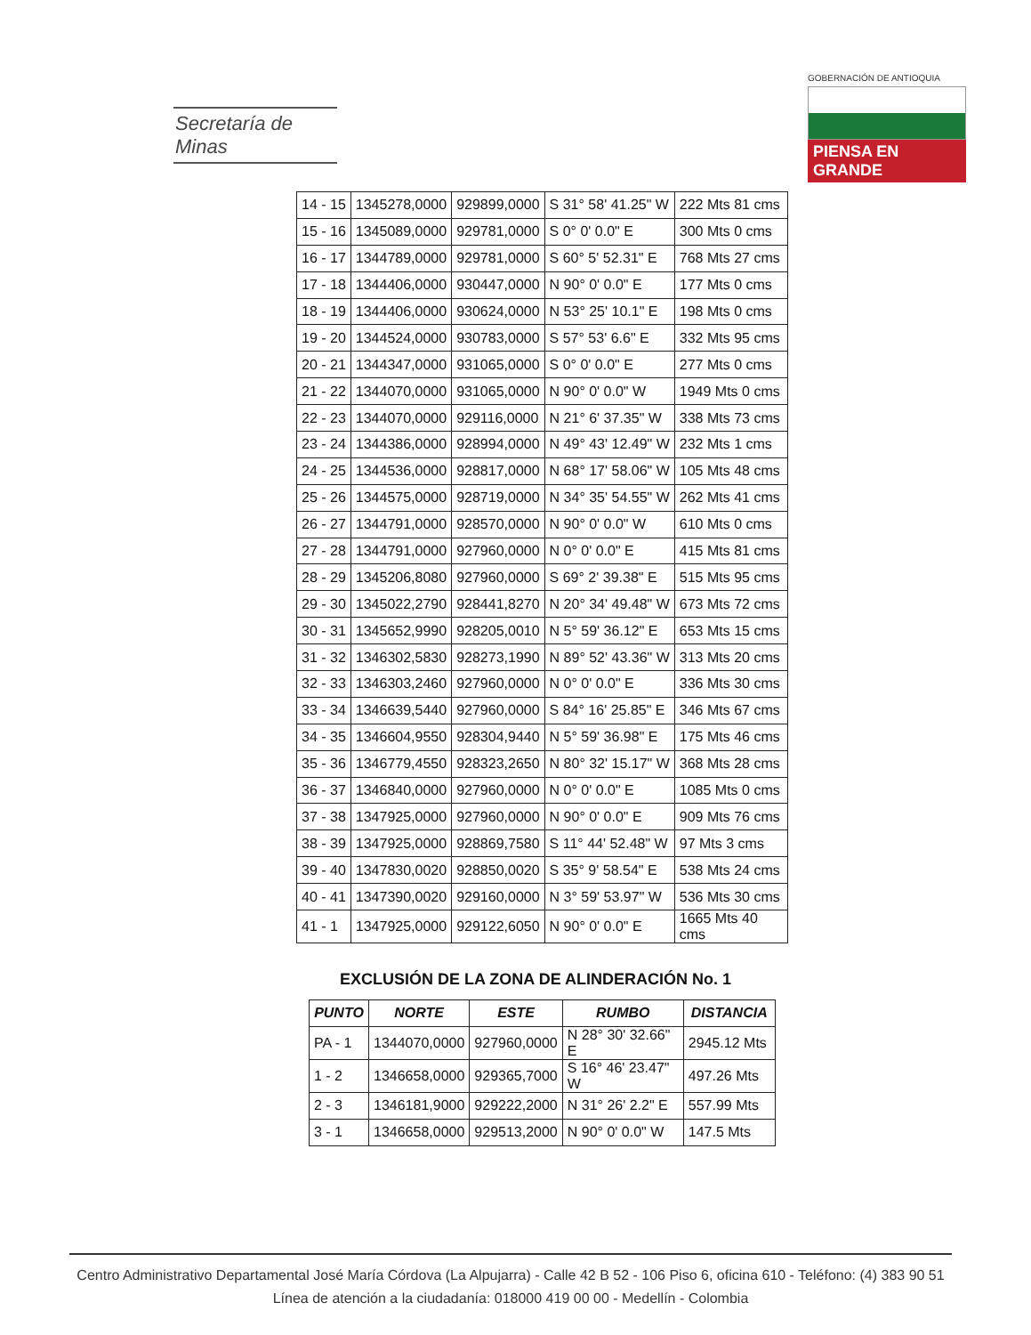Secretaría de Minas
GOBERNACIÓN DE ANTIOQUIA
PIENSA EN GRANDE
| 14 - 15 | 1345278,0000 | 929899,0000 | S 31° 58' 41.25" W | 222 Mts 81 cms |
| 15 - 16 | 1345089,0000 | 929781,0000 | S 0° 0' 0.0" E | 300 Mts 0 cms |
| 16 - 17 | 1344789,0000 | 929781,0000 | S 60° 5' 52.31" E | 768 Mts 27 cms |
| 17 - 18 | 1344406,0000 | 930447,0000 | N 90° 0' 0.0" E | 177 Mts 0 cms |
| 18 - 19 | 1344406,0000 | 930624,0000 | N 53° 25' 10.1" E | 198 Mts 0 cms |
| 19 - 20 | 1344524,0000 | 930783,0000 | S 57° 53' 6.6" E | 332 Mts 95 cms |
| 20 - 21 | 1344347,0000 | 931065,0000 | S 0° 0' 0.0" E | 277 Mts 0 cms |
| 21 - 22 | 1344070,0000 | 931065,0000 | N 90° 0' 0.0" W | 1949 Mts 0 cms |
| 22 - 23 | 1344070,0000 | 929116,0000 | N 21° 6' 37.35" W | 338 Mts 73 cms |
| 23 - 24 | 1344386,0000 | 928994,0000 | N 49° 43' 12.49" W | 232 Mts 1 cms |
| 24 - 25 | 1344536,0000 | 928817,0000 | N 68° 17' 58.06" W | 105 Mts 48 cms |
| 25 - 26 | 1344575,0000 | 928719,0000 | N 34° 35' 54.55" W | 262 Mts 41 cms |
| 26 - 27 | 1344791,0000 | 928570,0000 | N 90° 0' 0.0" W | 610 Mts 0 cms |
| 27 - 28 | 1344791,0000 | 927960,0000 | N 0° 0' 0.0" E | 415 Mts 81 cms |
| 28 - 29 | 1345206,8080 | 927960,0000 | S 69° 2' 39.38" E | 515 Mts 95 cms |
| 29 - 30 | 1345022,2790 | 928441,8270 | N 20° 34' 49.48" W | 673 Mts 72 cms |
| 30 - 31 | 1345652,9990 | 928205,0010 | N 5° 59' 36.12" E | 653 Mts 15 cms |
| 31 - 32 | 1346302,5830 | 928273,1990 | N 89° 52' 43.36" W | 313 Mts 20 cms |
| 32 - 33 | 1346303,2460 | 927960,0000 | N 0° 0' 0.0" E | 336 Mts 30 cms |
| 33 - 34 | 1346639,5440 | 927960,0000 | S 84° 16' 25.85" E | 346 Mts 67 cms |
| 34 - 35 | 1346604,9550 | 928304,9440 | N 5° 59' 36.98" E | 175 Mts 46 cms |
| 35 - 36 | 1346779,4550 | 928323,2650 | N 80° 32' 15.17" W | 368 Mts 28 cms |
| 36 - 37 | 1346840,0000 | 927960,0000 | N 0° 0' 0.0" E | 1085 Mts 0 cms |
| 37 - 38 | 1347925,0000 | 927960,0000 | N 90° 0' 0.0" E | 909 Mts 76 cms |
| 38 - 39 | 1347925,0000 | 928869,7580 | S 11° 44' 52.48" W | 97 Mts 3 cms |
| 39 - 40 | 1347830,0020 | 928850,0020 | S 35° 9' 58.54" E | 538 Mts 24 cms |
| 40 - 41 | 1347390,0020 | 929160,0000 | N 3° 59' 53.97" W | 536 Mts 30 cms |
| 41 - 1 | 1347925,0000 | 929122,6050 | N 90° 0' 0.0" E | 1665 Mts 40 cms |
EXCLUSIÓN DE LA ZONA DE ALINDERACIÓN No. 1
| PUNTO | NORTE | ESTE | RUMBO | DISTANCIA |
| --- | --- | --- | --- | --- |
| PA - 1 | 1344070,0000 | 927960,0000 | N 28° 30' 32.66" E | 2945.12 Mts |
| 1 - 2 | 1346658,0000 | 929365,7000 | S 16° 46' 23.47" W | 497.26 Mts |
| 2 - 3 | 1346181,9000 | 929222,2000 | N 31° 26' 2.2" E | 557.99 Mts |
| 3 - 1 | 1346658,0000 | 929513,2000 | N 90° 0' 0.0" W | 147.5 Mts |
Centro Administrativo Departamental José María Córdova (La Alpujarra) - Calle 42 B 52 - 106 Piso 6, oficina 610 - Teléfono: (4) 383 90 51
Línea de atención a la ciudadanía: 018000 419 00 00 - Medellín - Colombia